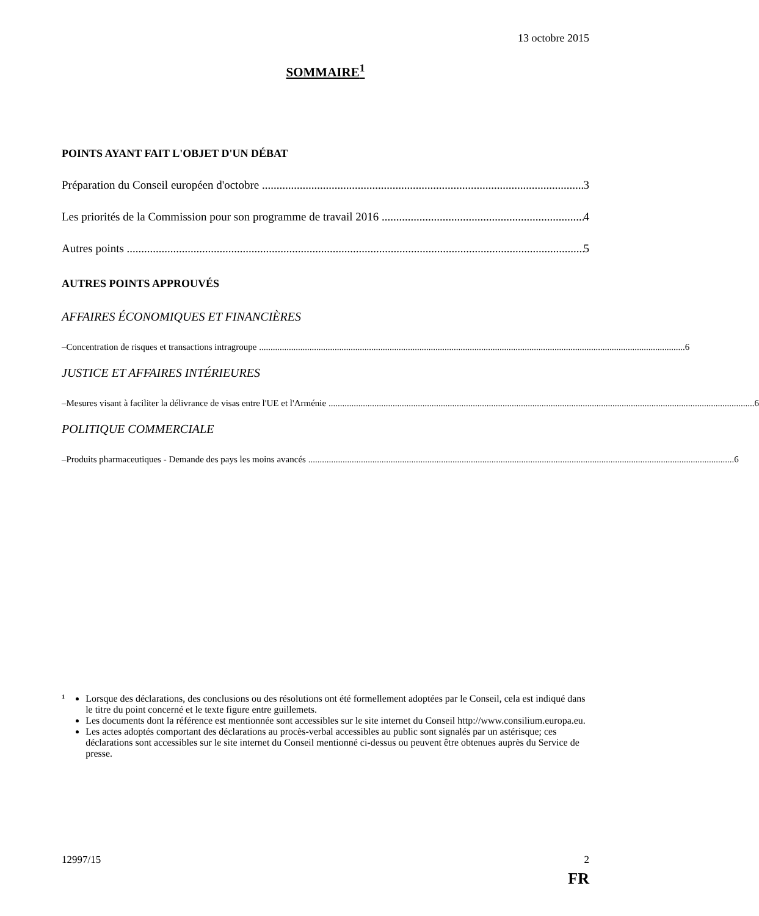13 octobre 2015
SOMMAIRE<sup>1</sup>
POINTS AYANT FAIT L'OBJET D'UN DÉBAT
Préparation du Conseil européen d'octobre 3
Les priorités de la Commission pour son programme de travail 2016 4
Autres points 5
AUTRES POINTS APPROUVÉS
AFFAIRES ÉCONOMIQUES ET FINANCIÈRES
– Concentration de risques et transactions intragroupe 6
JUSTICE ET AFFAIRES INTÉRIEURES
– Mesures visant à faciliter la délivrance de visas entre l'UE et l'Arménie 6
POLITIQUE COMMERCIALE
– Produits pharmaceutiques - Demande des pays les moins avancés 6
<sup>1</sup>
Lorsque des déclarations, des conclusions ou des résolutions ont été formellement adoptées par le Conseil, cela est indiqué dans le titre du point concerné et le texte figure entre guillemets.
Les documents dont la référence est mentionnée sont accessibles sur le site internet du Conseil http://www.consilium.europa.eu.
Les actes adoptés comportant des déclarations au procès-verbal accessibles au public sont signalés par un astérisque; ces déclarations sont accessibles sur le site internet du Conseil mentionné ci-dessus ou peuvent être obtenues auprès du Service de presse.
12997/15 2
FR